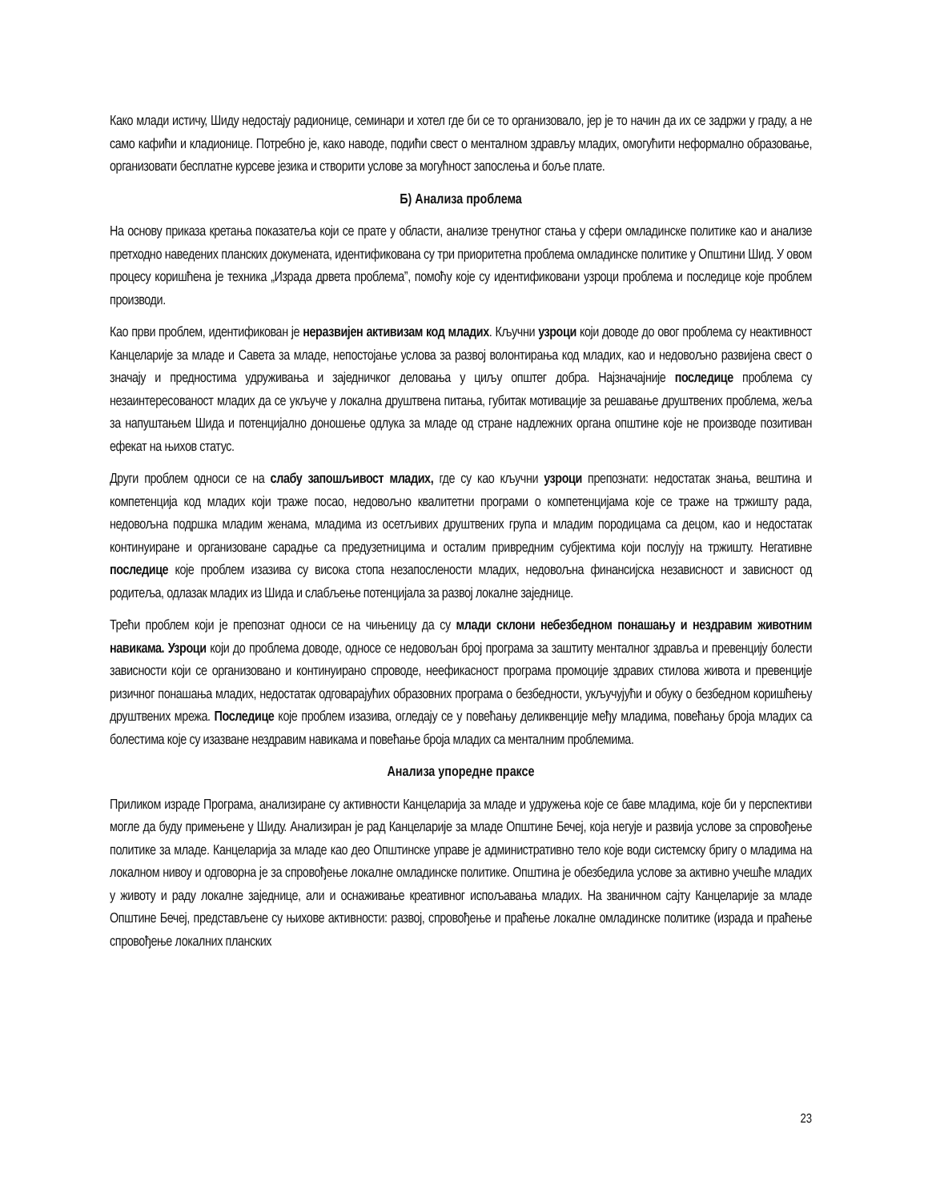Како млади истичу, Шиду недостају радионице, семинари и хотел где би се то организовало, јер је то начин да их се задржи у граду, а не само кафићи и кладионице. Потребно је, како наводе, подићи свест о менталном здрављу младих, омогућити неформално образовање, организовати бесплатне курсеве језика и створити услове за могућност запослења и боље плате.
Б) Анализа проблема
На основу приказа кретања показатеља који се прате у области, анализе тренутног стања у сфери омладинске политике као и анализе претходно наведених планских докумената, идентификована су три приоритетна проблема омладинске политике у Општини Шид. У овом процесу коришћена је техника „Израда дрвета проблема”, помоћу које су идентификовани узроци проблема и последице које проблем производи.
Као први проблем, идентификован је неразвијен активизам код младих. Кључни узроци који доводе до овог проблема су неактивност Канцеларије за младе и Савета за младе, непостојање услова за развој волонтирања код младих, као и недовољно развијена свест о значају и предностима удруживања и заједничког деловања у циљу општег добра. Најзначајније последице проблема су незаинтересованост младих да се укључе у локална друштвена питања, губитак мотивације за решавање друштвених проблема, жеља за напуштањем Шида и потенцијално доношење одлука за младе од стране надлежних органа општине које не производе позитиван ефекат на њихов статус.
Други проблем односи се на слабу запошљивост младих, где су као кључни узроци препознати: недостатак знања, вештина и компетенција код младих који траже посао, недовољно квалитетни програми о компетенцијама које се траже на тржишту рада, недовољна подршка младим женама, младима из осетљивих друштвених група и младим породицама са децом, као и недостатак континуиране и организоване сарадње са предузетницима и осталим привредним субјектима који послују на тржишту. Негативне последице које проблем изазива су висока стопа незапослености младих, недовољна финансијска независност и зависност од родитеља, одлазак младих из Шида и слабљење потенцијала за развој локалне заједнице.
Трећи проблем који је препознат односи се на чињеницу да су млади склони небезбедном понашању и нездравим животним навикама. Узроци који до проблема доводе, односе се недовољан број програма за заштиту менталног здравља и превенцију болести зависности који се организовано и континуирано спроводе, неефикасност програма промоције здравих стилова живота и превенције ризичног понашања младих, недостатак одговарајућих образовних програма о безбедности, укључујући и обуку о безбедном коришћењу друштвених мрежа. Последице које проблем изазива, огледају се у повећању деликвенције међу младима, повећању броја младих са болестима које су изазване нездравим навикама и повећање броја младих са менталним проблемима.
Анализа упоредне праксе
Приликом израде Програма, анализиране су активности Канцеларија за младе и удружења које се баве младима, које би у перспективи могле да буду примењене у Шиду. Анализиран је рад Канцеларије за младе Општине Бечеј, која негује и развија услове за спровођење политике за младе. Канцеларија за младе као део Општинске управе је административно тело које води системску бригу о младима на локалном нивоу и одговорна је за спровођење локалне омладинске политике. Општина је обезбедила услове за активно учешће младих у животу и раду локалне заједнице, али и оснаживање креативног испољавања младих. На званичном сајту Канцеларије за младе Општине Бечеј, представљене су њихове активности: развој, спровођење и праћење локалне омладинске политике (израда и праћење спровођење локалних планских
23